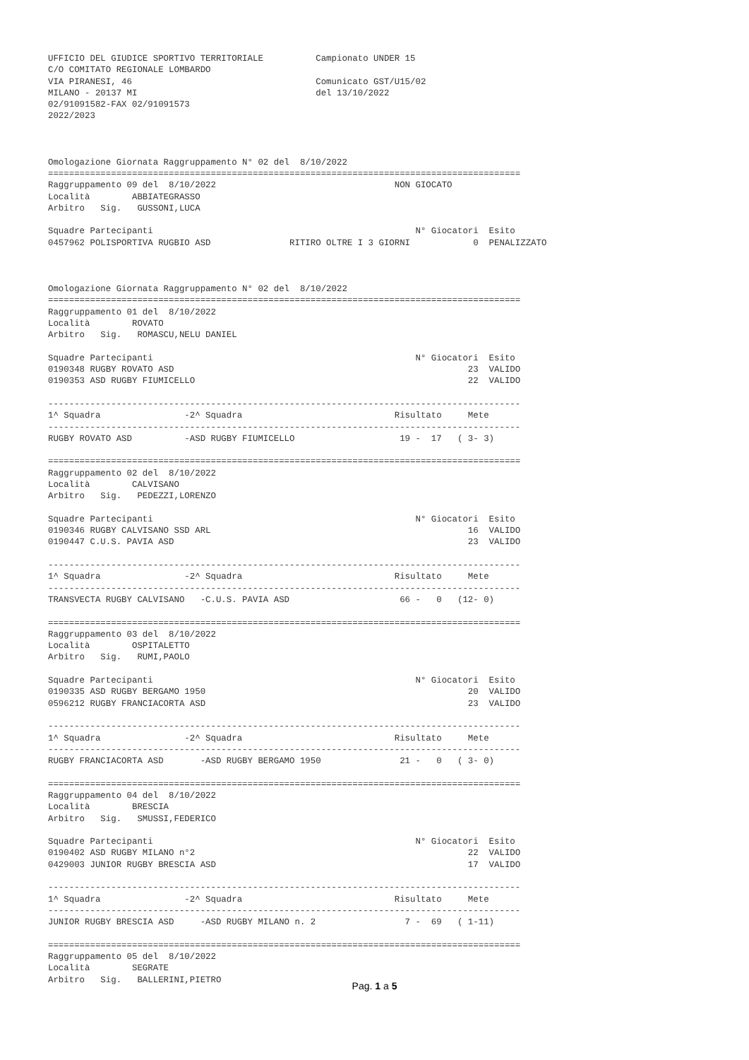UFFICIO DEL GIUDICE SPORTIVO TERRITORIALE          Campionato UNDER 15
C/O COMITATO REGIONALE LOMBARDO
VIA PIRANESI, 46                                   Comunicato GST/U15/02
MILANO - 20137 MI                                  del 13/10/2022
02/91091582-FAX 02/91091573
2022/2023



Omologazione Giornata Raggruppamento N° 02 del  8/10/2022
==========================================================================================
Raggruppamento 09 del  8/10/2022                                  NON GIOCATO
Località        ABBIATEGRASSO
Arbitro   Sig.   GUSSONI,LUCA

Squadre Partecipanti                                                  N° Giocatori  Esito
0457962 POLISPORTIVA RUGBIO ASD               RITIRO OLTRE I 3 GIORNI            0  PENALIZZATO



Omologazione Giornata Raggruppamento N° 02 del  8/10/2022
==========================================================================================
Raggruppamento 01 del  8/10/2022
Località        ROVATO
Arbitro   Sig.   ROMASCU,NELU DANIEL

Squadre Partecipanti                                                  N° Giocatori  Esito
0190348 RUGBY ROVATO ASD                                                        23  VALIDO
0190353 ASD RUGBY FIUMICELLO                                                    22  VALIDO

------------------------------------------------------------------------------------------
1^ Squadra                -2^ Squadra                             Risultato     Mete
------------------------------------------------------------------------------------------
RUGBY ROVATO ASD          -ASD RUGBY FIUMICELLO                    19 -  17   ( 3- 3)

==========================================================================================
Raggruppamento 02 del  8/10/2022
Località        CALVISANO
Arbitro   Sig.   PEDEZZI,LORENZO

Squadre Partecipanti                                                  N° Giocatori  Esito
0190346 RUGBY CALVISANO SSD ARL                                                 16  VALIDO
0190447 C.U.S. PAVIA ASD                                                        23  VALIDO

------------------------------------------------------------------------------------------
1^ Squadra                -2^ Squadra                             Risultato     Mete
------------------------------------------------------------------------------------------
TRANSVECTA RUGBY CALVISANO   -C.U.S. PAVIA ASD                     66 -   0   (12- 0)

==========================================================================================
Raggruppamento 03 del  8/10/2022
Località        OSPITALETTO
Arbitro   Sig.   RUMI,PAOLO

Squadre Partecipanti                                                  N° Giocatori  Esito
0190335 ASD RUGBY BERGAMO 1950                                                  20  VALIDO
0596212 RUGBY FRANCIACORTA ASD                                                  23  VALIDO

------------------------------------------------------------------------------------------
1^ Squadra                -2^ Squadra                             Risultato     Mete
------------------------------------------------------------------------------------------
RUGBY FRANCIACORTA ASD       -ASD RUGBY BERGAMO 1950               21 -   0   ( 3- 0)

==========================================================================================
Raggruppamento 04 del  8/10/2022
Località        BRESCIA
Arbitro   Sig.   SMUSSI,FEDERICO

Squadre Partecipanti                                                  N° Giocatori  Esito
0190402 ASD RUGBY MILANO n°2                                                    22  VALIDO
0429003 JUNIOR RUGBY BRESCIA ASD                                                17  VALIDO

------------------------------------------------------------------------------------------
1^ Squadra                -2^ Squadra                             Risultato     Mete
------------------------------------------------------------------------------------------
JUNIOR RUGBY BRESCIA ASD     -ASD RUGBY MILANO n. 2                 7 -  69   ( 1-11)

==========================================================================================
Raggruppamento 05 del  8/10/2022
Località        SEGRATE
Arbitro   Sig.   BALLERINI,PIETRO
Pag. 1 a 5